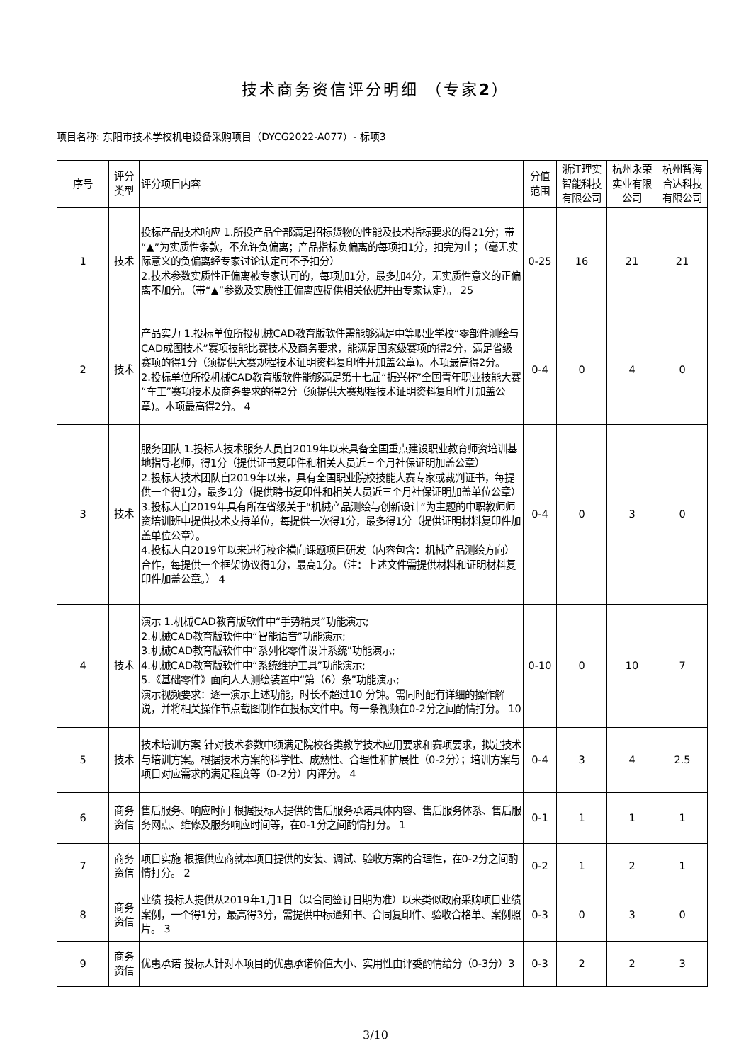技术商务资信评分明细 （专家2）
项目名称: 东阳市技术学校机电设备采购项目（DYCG2022-A077）- 标项3
| 序号 | 评分 类型 | 评分项目内容 | 分值 范围 | 浙江理实 智能科技 有限公司 | 杭州永荣 实业有限 公司 | 杭州智海 合达科技 有限公司 |
| --- | --- | --- | --- | --- | --- | --- |
| 1 | 技术 | 投标产品技术响应 1.所投产品全部满足招标货物的性能及技术指标要求的得21分；带“▲”为实质性条款，不允许负偏离；产品指标负偏离的每项扣1分，扣完为止；（毫无实际意义的负偏离经专家讨论认定可不予扣分） 2.技术参数实质性正偏离被专家认可的，每项加1分，最多加4分，无实质性意义的正偏离不加分。（带“▲”参数及实质性正偏离应提供相关依据并由专家认定）。 25 | 0-25 | 16 | 21 | 21 |
| 2 | 技术 | 产品实力 1.投标单位所投机械CAD教育版软件需能够满足中等职业学校“零部件测绘与CAD成图技术”赛项技能比赛技术及商务要求，能满足国家级赛项的得2分，满足省级赛项的得1分（须提供大赛规程技术证明资料复印件并加盖公章)。本项最高得2分。 2.投标单位所投机械CAD教育版软件能够满足第十七届“振兴杯”全国青年职业技能大赛“车工”赛项技术及商务要求的得2分（须提供大赛规程技术证明资料复印件并加盖公章)。本项最高得2分。 4 | 0-4 | 0 | 4 | 0 |
| 3 | 技术 | 服务团队 1.投标人技术服务人员自2019年以来具备全国重点建设职业教育师资培训基地指导老师，得1分（提供证书复印件和相关人员近三个月社保证明加盖公章） 2.投标人技术团队自2019年以来，具有全国职业院校技能大赛专家或裁判证书，每提供一个得1分，最多1分（提供聘书复印件和相关人员近三个月社保证明加盖单位公章） 3.投标人自2019年具有所在省级关于“机械产品测绘与创新设计”为主题的中职教师师资培训班中提供技术支持单位，每提供一次得1分，最多得1分（提供证明材料复印件加盖单位公章）。 4.投标人自2019年以来进行校企横向课题项目研发（内容包含：机械产品测绘方向）合作，每提供一个框架协议得1分，最高1分。（注：上述文件需提供材料和证明材料复印件加盖公章。） 4 | 0-4 | 0 | 3 | 0 |
| 4 | 技术 | 演示 1.机械CAD教育版软件中“手势精灵”功能演示; 2.机械CAD教育版软件中“智能语音”功能演示; 3.机械CAD教育版软件中“系列化零件设计系统”功能演示; 4.机械CAD教育版软件中“系统维护工具”功能演示; 5.《基础零件》面向人人测绘装置中“第（6）条”功能演示; 演示视频要求：逐一演示上述功能，时长不超过10 分钟。需同时配有详细的操作解说，并将相关操作节点截图制作在投标文件中。每一条视频在0-2分之间酌情打分。 10 | 0-10 | 0 | 10 | 7 |
| 5 | 技术 | 技术培训方案 针对技术参数中须满足院校各类教学技术应用要求和赛项要求，拟定技术与培训方案。根据技术方案的科学性、成熟性、合理性和扩展性（0-2分）；培训方案与项目对应需求的满足程度等（0-2分）内评分。 4 | 0-4 | 3 | 4 | 2.5 |
| 6 | 商务 资信 | 售后服务、响应时间 根据投标人提供的售后服务承诺具体内容、售后服务体系、售后服务网点、维修及服务响应时间等，在0-1分之间酌情打分。 1 | 0-1 | 1 | 1 | 1 |
| 7 | 商务 资信 | 项目实施 根据供应商就本项目提供的安装、调试、验收方案的合理性，在0-2分之间酌情打分。 2 | 0-2 | 1 | 2 | 1 |
| 8 | 商务 资信 | 业绩 投标人提供从2019年1月1日（以合同签订日期为准）以来类似政府采购项目业绩案例，一个得1分，最高得3分，需提供中标通知书、合同复印件、验收合格单、案例照片。 3 | 0-3 | 0 | 3 | 0 |
| 9 | 商务 资信 | 优惠承诺 投标人针对本项目的优惠承诺价值大小、实用性由评委酌情给分（0-3分）3 | 0-3 | 2 | 2 | 3 |
3/10